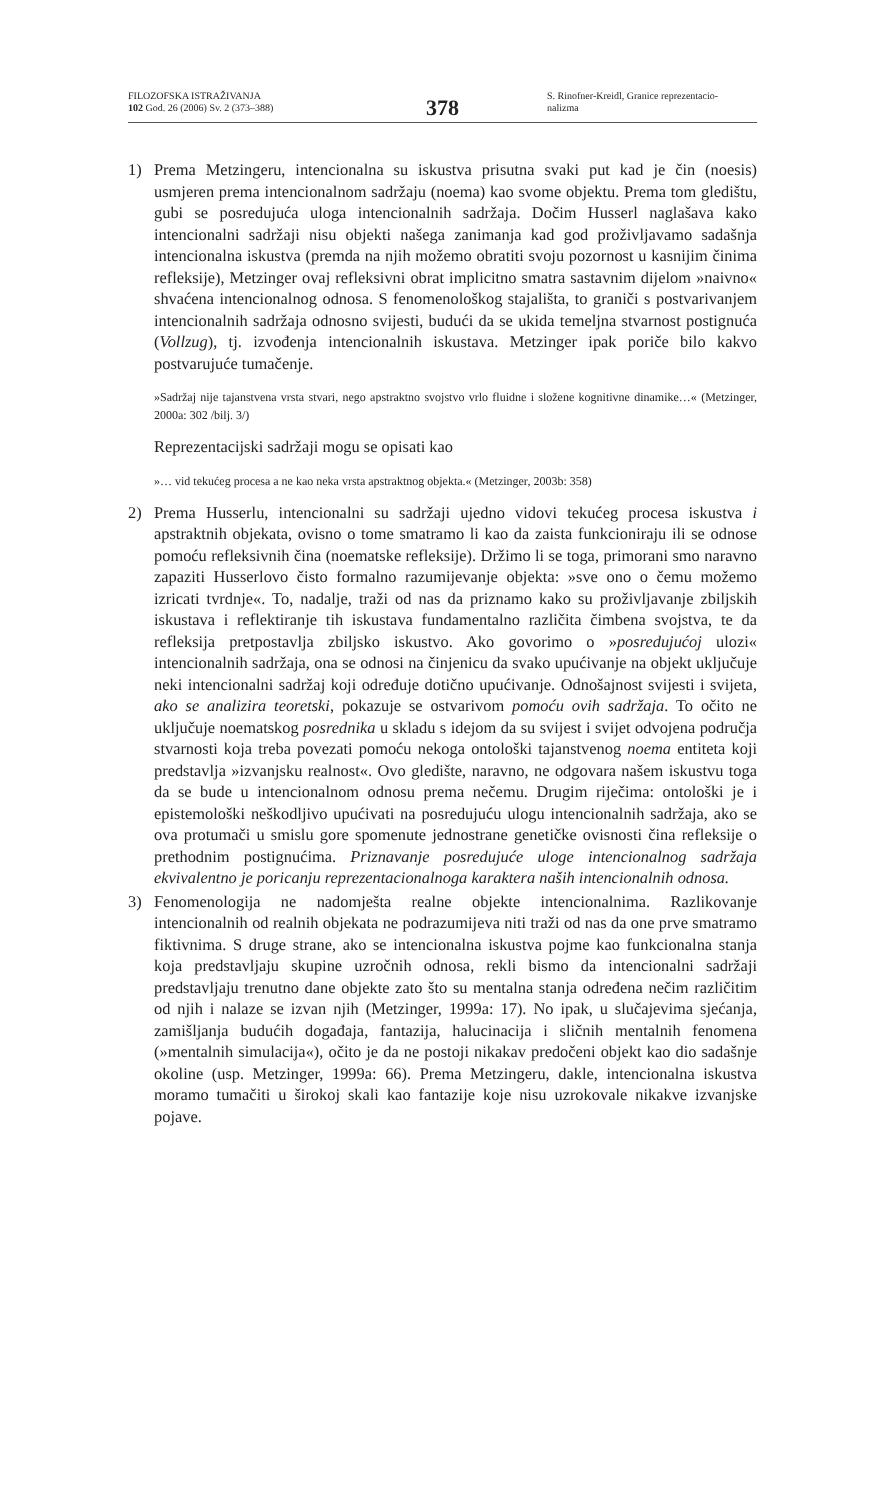FILOZOFSKA ISTRAŽIVANJA
102 God. 26 (2006) Sv. 2 (373–388)
378
S. Rinofner-Kreidl, Granice reprezentacio-
nalizma
1) Prema Metzingeru, intencionalna su iskustva prisutna svaki put kad je čin (noesis) usmjeren prema intencionalnom sadržaju (noema) kao svome objektu. Prema tom gledištu, gubi se posredujuća uloga intencionalnih sadržaja. Dočim Husserl naglašava kako intencionalni sadržaji nisu objekti našega zanimanja kad god proživljavamo sadašnja intencionalna iskustva (premda na njih možemo obratiti svoju pozornost u kasnijim činima refleksije), Metzinger ovaj refleksivni obrat implicitno smatra sastavnim dijelom »naivno« shvaćena intencionalnog odnosa. S fenomenološkog stajališta, to graniči s postvarivanjem intencionalnih sadržaja odnosno svijesti, budući da se ukida temeljna stvarnost postignuća (Vollzug), tj. izvođenja intencionalnih iskustava. Metzinger ipak poriče bilo kakvo postvarujuće tumačenje.
»Sadržaj nije tajanstvena vrsta stvari, nego apstraktno svojstvo vrlo fluidne i složene kognitivne dinamike…« (Metzinger, 2000a: 302 /bilj. 3/)
Reprezentacijski sadržaji mogu se opisati kao
»… vid tekućeg procesa a ne kao neka vrsta apstraktnog objekta.« (Metzinger, 2003b: 358)
2) Prema Husserlu, intencionalni su sadržaji ujedno vidovi tekućeg procesa iskustva i apstraktnih objekata, ovisno o tome smatramo li kao da zaista funkcioniraju ili se odnose pomoću refleksivnih čina (noematske refleksije). Držimo li se toga, primorani smo naravno zapaziti Husserlovo čisto formalno razumijevanje objekta: »sve ono o čemu možemo izricati tvrdnje«. To, nadalje, traži od nas da priznamo kako su proživljavanje zbiljskih iskustava i reflektiranje tih iskustava fundamentalno različita čimbena svojstva, te da refleksija pretpostavlja zbiljsko iskustvo. Ako govorimo o »posredujućoj ulozi« intencionalnih sadržaja, ona se odnosi na činjenicu da svako upućivanje na objekt uključuje neki intencionalni sadržaj koji određuje dotično upućivanje. Odnošajnost svijesti i svijeta, ako se analizira teoretski, pokazuje se ostvarivom pomoću ovih sadržaja. To očito ne uključuje noematskog posrednika u skladu s idejom da su svijest i svijet odvojena područja stvarnosti koja treba povezati pomoću nekoga ontološki tajanstvenog noema entiteta koji predstavlja »izvanjsku realnost«. Ovo gledište, naravno, ne odgovara našem iskustvu toga da se bude u intencionalnom odnosu prema nečemu. Drugim riječima: ontološki je i epistemološki neškodljivo upućivati na posredujuću ulogu intencionalnih sadržaja, ako se ova protumači u smislu gore spomenute jednostrane genetičke ovisnosti čina refleksije o prethodnim postignućima. Priznavanje posredujuće uloge intencionalnog sadržaja ekvivalentno je poricanju reprezentacionalnoga karaktera naših intencionalnih odnosa.
3) Fenomenologija ne nadomješta realne objekte intencionalnima. Razlikovanje intencionalnih od realnih objekata ne podrazumijeva niti traži od nas da one prve smatramo fiktivnima. S druge strane, ako se intencionalna iskustva pojme kao funkcionalna stanja koja predstavljaju skupine uzročnih odnosa, rekli bismo da intencionalni sadržaji predstavljaju trenutno dane objekte zato što su mentalna stanja određena nečim različitim od njih i nalaze se izvan njih (Metzinger, 1999a: 17). No ipak, u slučajevima sjećanja, zamišljanja budućih događaja, fantazija, halucinacija i sličnih mentalnih fenomena (»mentalnih simulacija«), očito je da ne postoji nikakav predočeni objekt kao dio sadašnje okoline (usp. Metzinger, 1999a: 66). Prema Metzingeru, dakle, intencionalna iskustva moramo tumačiti u širokoj skali kao fantazije koje nisu uzrokovale nikakve izvanjske pojave.